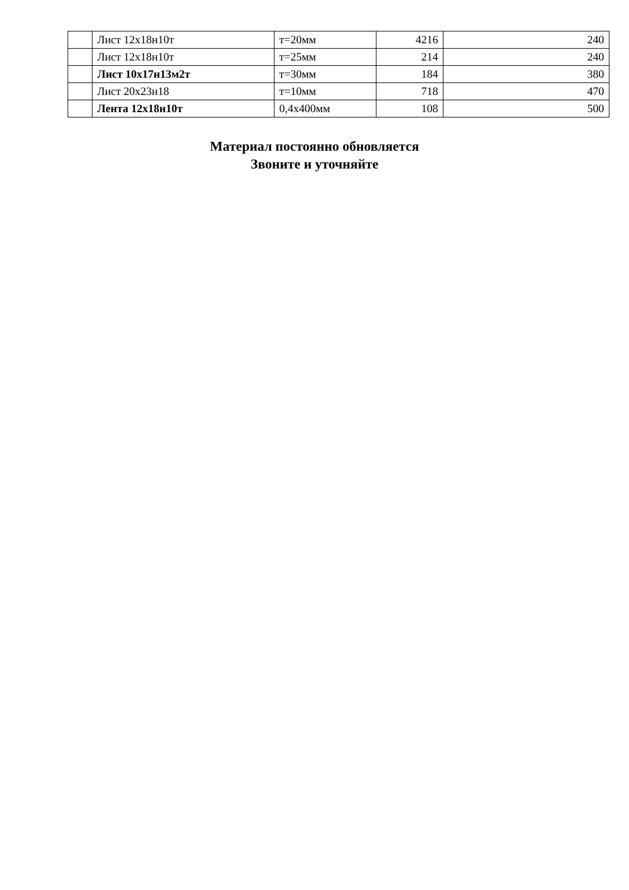| | Лист 12х18н10т | т=20мм | 4216 | 240 |
| | Лист 12х18н10т | т=25мм | 214 | 240 |
| | Лист 10х17н13м2т | т=30мм | 184 | 380 |
| | Лист 20х23н18 | т=10мм | 718 | 470 |
| | Лента 12х18н10т | 0,4х400мм | 108 | 500 |
Материал постоянно обновляется
Звоните и уточняйте